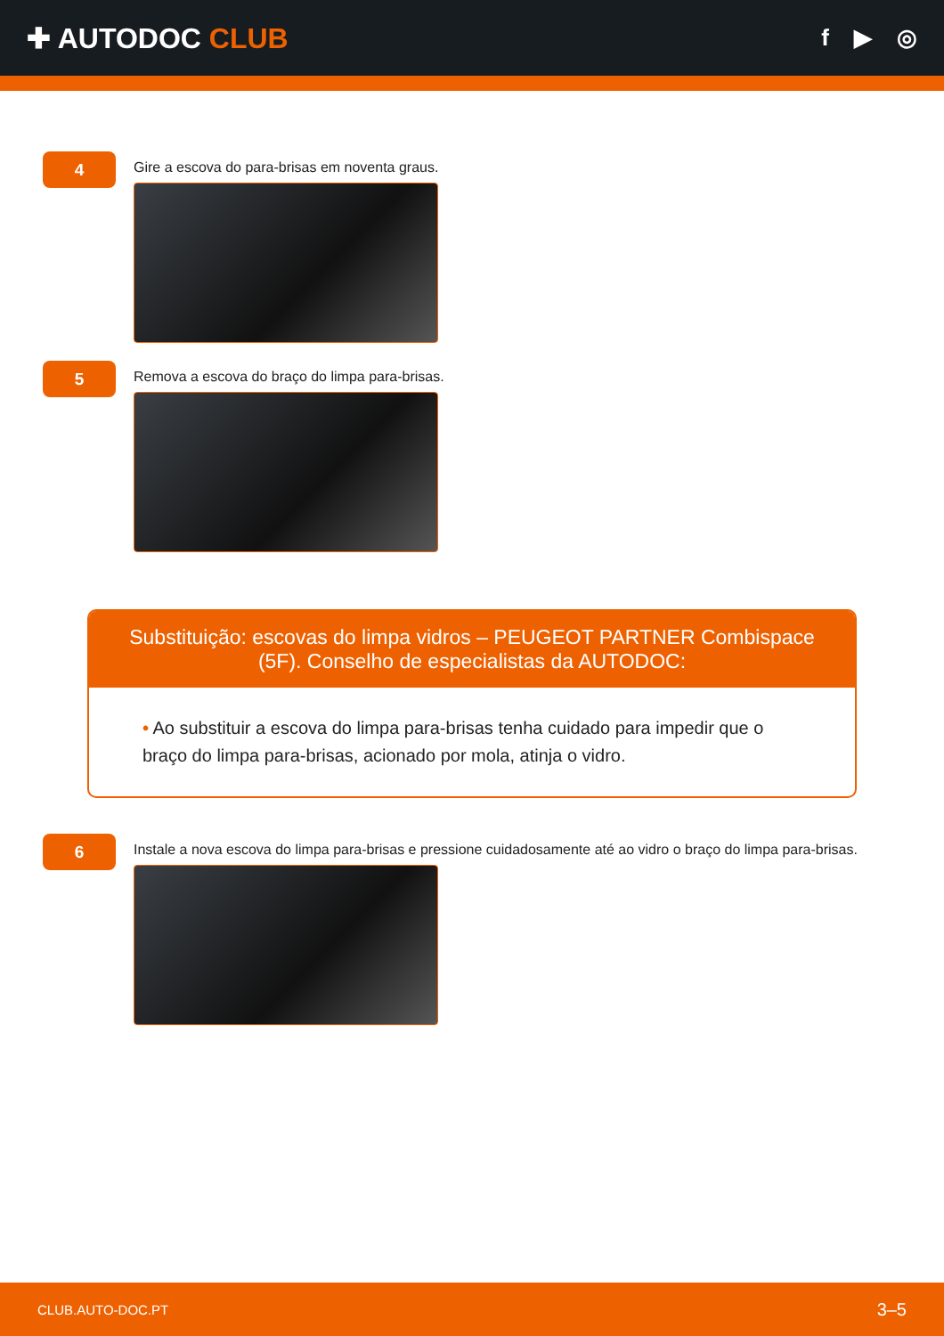✚ AUTODOC CLUB
f ▶ ◎
4
Gire a escova do para-brisas em noventa graus.
5
Remova a escova do braço do limpa para-brisas.
Substituição: escovas do limpa vidros – PEUGEOT PARTNER Combispace (5F). Conselho de especialistas da AUTODOC:
• Ao substituir a escova do limpa para-brisas tenha cuidado para impedir que o braço do limpa para-brisas, acionado por mola, atinja o vidro.
6
Instale a nova escova do limpa para-brisas e pressione cuidadosamente até ao vidro o braço do limpa para-brisas.
CLUB.AUTO-DOC.PT 3–5